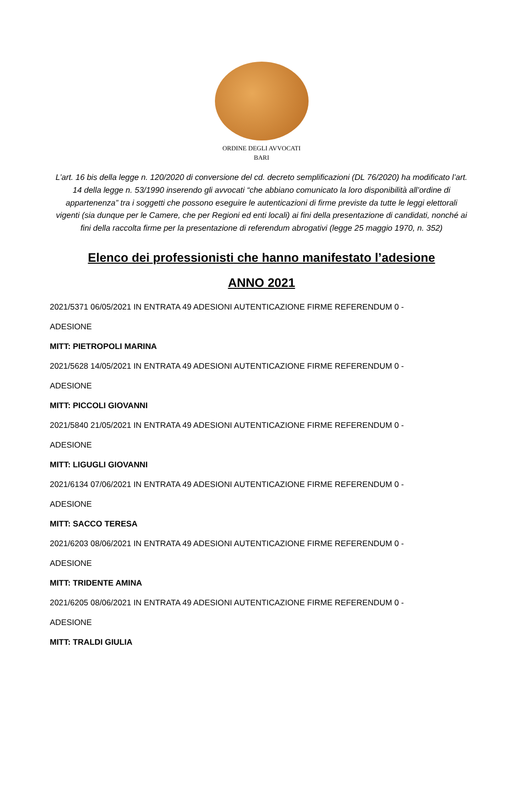ORDINE DEGLI AVVOCATI
BARI
L’art. 16 bis della legge n. 120/2020 di conversione del cd. decreto semplificazioni (DL 76/2020) ha modificato l’art. 14 della legge n. 53/1990 inserendo gli avvocati “che abbiano comunicato la loro disponibilità all’ordine di appartenenza” tra i soggetti che possono eseguire le autenticazioni di firme previste da tutte le leggi elettorali vigenti (sia dunque per le Camere, che per Regioni ed enti locali) ai fini della presentazione di candidati, nonché ai fini della raccolta firme per la presentazione di referendum abrogativi (legge 25 maggio 1970, n. 352)
Elenco dei professionisti che hanno manifestato l’adesione
ANNO 2021
2021/5371 06/05/2021 IN ENTRATA 49 ADESIONI AUTENTICAZIONE FIRME REFERENDUM 0 -
ADESIONE
MITT: PIETROPOLI MARINA
2021/5628 14/05/2021 IN ENTRATA 49 ADESIONI AUTENTICAZIONE FIRME REFERENDUM 0 -
ADESIONE
MITT: PICCOLI GIOVANNI
2021/5840 21/05/2021 IN ENTRATA 49 ADESIONI AUTENTICAZIONE FIRME REFERENDUM 0 -
ADESIONE
MITT: LIGUGLI GIOVANNI
2021/6134 07/06/2021 IN ENTRATA 49 ADESIONI AUTENTICAZIONE FIRME REFERENDUM 0 -
ADESIONE
MITT: SACCO TERESA
2021/6203 08/06/2021 IN ENTRATA 49 ADESIONI AUTENTICAZIONE FIRME REFERENDUM 0 -
ADESIONE
MITT: TRIDENTE AMINA
2021/6205 08/06/2021 IN ENTRATA 49 ADESIONI AUTENTICAZIONE FIRME REFERENDUM 0 -
ADESIONE
MITT: TRALDI GIULIA